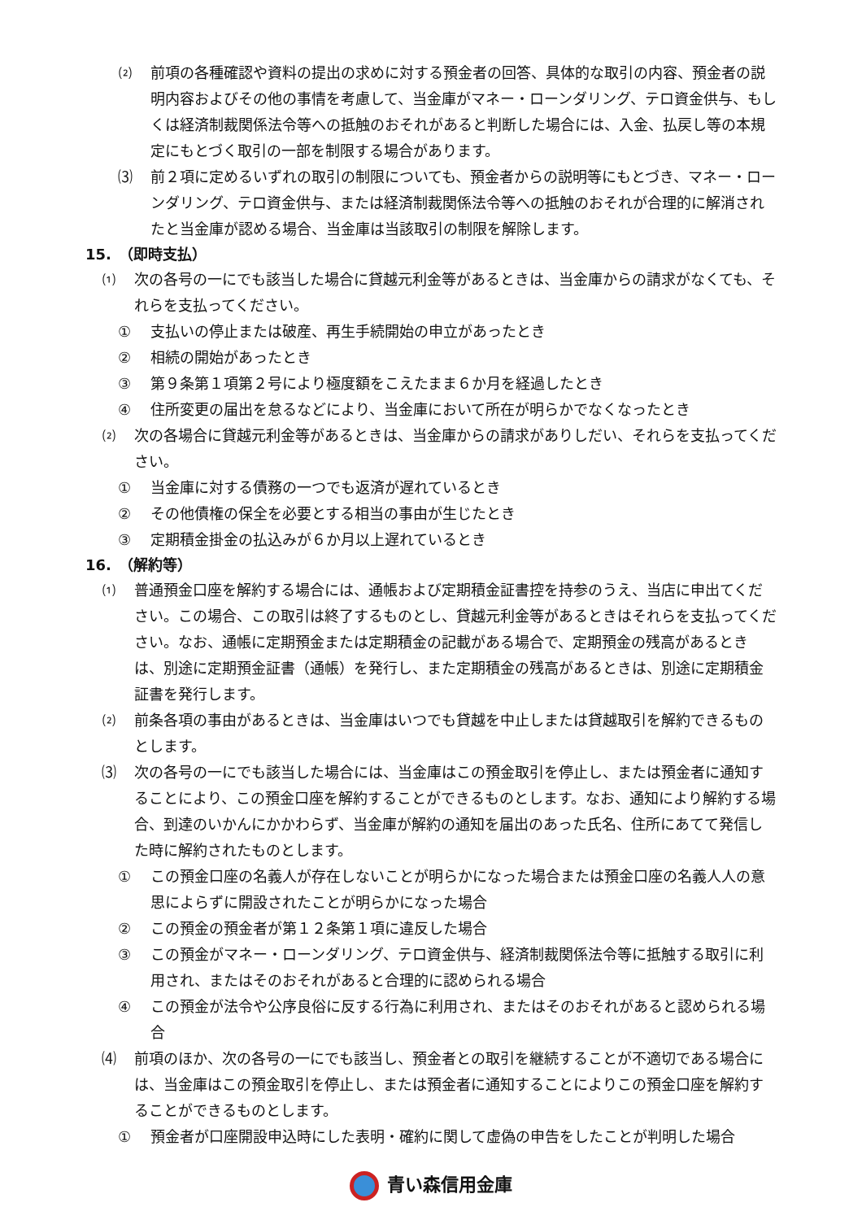⑵ 前項の各種確認や資料の提出の求めに対する預金者の回答、具体的な取引の内容、預金者の説明内容およびその他の事情を考慮して、当金庫がマネー・ローンダリング、テロ資金供与、もしくは経済制裁関係法令等への抵触のおそれがあると判断した場合には、入金、払戻し等の本規定にもとづく取引の一部を制限する場合があります。
⑶ 前２項に定めるいずれの取引の制限についても、預金者からの説明等にもとづき、マネー・ローンダリング、テロ資金供与、または経済制裁関係法令等への抵触のおそれが合理的に解消されたと当金庫が認める場合、当金庫は当該取引の制限を解除します。
15.　（即時支払）
⑴ 次の各号の一にでも該当した場合に貸越元利金等があるときは、当金庫からの請求がなくても、それらを支払ってください。
① 支払いの停止または破産、再生手続開始の申立があったとき
② 相続の開始があったとき
③ 第９条第１項第２号により極度額をこえたまま６か月を経過したとき
④ 住所変更の届出を怠るなどにより、当金庫において所在が明らかでなくなったとき
⑵ 次の各場合に貸越元利金等があるときは、当金庫からの請求がありしだい、それらを支払ってください。
① 当金庫に対する債務の一つでも返済が遅れているとき
② その他債権の保全を必要とする相当の事由が生じたとき
③ 定期積金掛金の払込みが６か月以上遅れているとき
16.　（解約等）
⑴ 普通預金口座を解約する場合には、通帳および定期積金証書控を持参のうえ、当店に申出てください。この場合、この取引は終了するものとし、貸越元利金等があるときはそれらを支払ってください。なお、通帳に定期預金または定期積金の記載がある場合で、定期預金の残高があるときは、別途に定期預金証書（通帳）を発行し、また定期積金の残高があるときは、別途に定期積金証書を発行します。
⑵ 前条各項の事由があるときは、当金庫はいつでも貸越を中止しまたは貸越取引を解約できるものとします。
⑶ 次の各号の一にでも該当した場合には、当金庫はこの預金取引を停止し、または預金者に通知することにより、この預金口座を解約することができるものとします。なお、通知により解約する場合、到達のいかんにかかわらず、当金庫が解約の通知を届出のあった氏名、住所にあてて発信した時に解約されたものとします。
① この預金口座の名義人が存在しないことが明らかになった場合または預金口座の名義人人の意思によらずに開設されたことが明らかになった場合
② この預金の預金者が第１２条第１項に違反した場合
③ この預金がマネー・ローンダリング、テロ資金供与、経済制裁関係法令等に抵触する取引に利用され、またはそのおそれがあると合理的に認められる場合
④ この預金が法令や公序良俗に反する行為に利用され、またはそのおそれがあると認められる場合
⑷ 前項のほか、次の各号の一にでも該当し、預金者との取引を継続することが不適切である場合には、当金庫はこの預金取引を停止し、または預金者に通知することによりこの預金口座を解約することができるものとします。
① 預金者が口座開設申込時にした表明・確約に関して虚偽の申告をしたことが判明した場合
青い森信用金庫